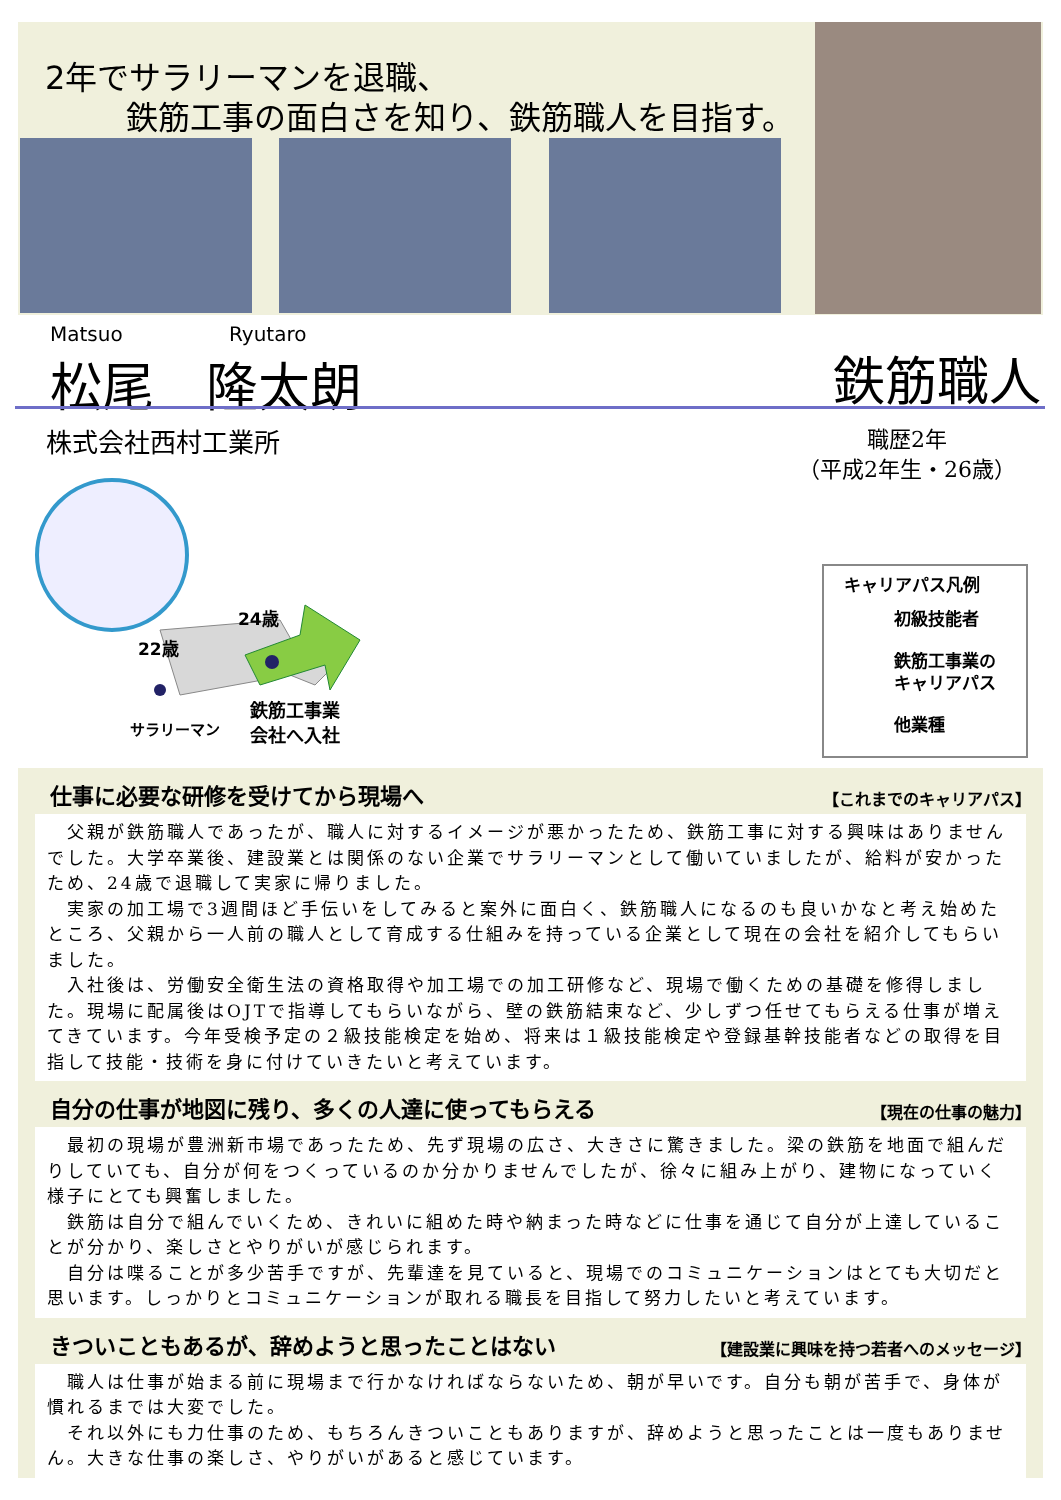2年でサラリーマンを退職、
鉄筋工事の面白さを知り、鉄筋職人を目指す。
Matsuo Ryutaro
松尾　隆太朗
鉄筋職人
株式会社西村工業所
職歴2年
（平成2年生・26歳）
22歳
24歳
サラリーマン
鉄筋工事業
会社へ入社
キャリアパス凡例
初級技能者
鉄筋工事業の
キャリアパス
他業種
仕事に必要な研修を受けてから現場へ 【これまでのキャリアパス】
　父親が鉄筋職人であったが、職人に対するイメージが悪かったため、鉄筋工事に対する興味はありませんでした。大学卒業後、建設業とは関係のない企業でサラリーマンとして働いていましたが、給料が安かったため、24歳で退職して実家に帰りました。
　実家の加工場で3週間ほど手伝いをしてみると案外に面白く、鉄筋職人になるのも良いかなと考え始めたところ、父親から一人前の職人として育成する仕組みを持っている企業として現在の会社を紹介してもらいました。
　入社後は、労働安全衛生法の資格取得や加工場での加工研修など、現場で働くための基礎を修得しました。現場に配属後はOJTで指導してもらいながら、壁の鉄筋結束など、少しずつ任せてもらえる仕事が増えてきています。今年受検予定の２級技能検定を始め、将来は１級技能検定や登録基幹技能者などの取得を目指して技能・技術を身に付けていきたいと考えています。
自分の仕事が地図に残り、多くの人達に使ってもらえる 【現在の仕事の魅力】
　最初の現場が豊洲新市場であったため、先ず現場の広さ、大きさに驚きました。梁の鉄筋を地面で組んだりしていても、自分が何をつくっているのか分かりませんでしたが、徐々に組み上がり、建物になっていく様子にとても興奮しました。
　鉄筋は自分で組んでいくため、きれいに組めた時や納まった時などに仕事を通じて自分が上達していることが分かり、楽しさとやりがいが感じられます。
　自分は喋ることが多少苦手ですが、先輩達を見ていると、現場でのコミュニケーションはとても大切だと思います。しっかりとコミュニケーションが取れる職長を目指して努力したいと考えています。
きついこともあるが、辞めようと思ったことはない 【建設業に興味を持つ若者へのメッセージ】
　職人は仕事が始まる前に現場まで行かなければならないため、朝が早いです。自分も朝が苦手で、身体が慣れるまでは大変でした。
　それ以外にも力仕事のため、もちろんきついこともありますが、辞めようと思ったことは一度もありません。大きな仕事の楽しさ、やりがいがあると感じています。